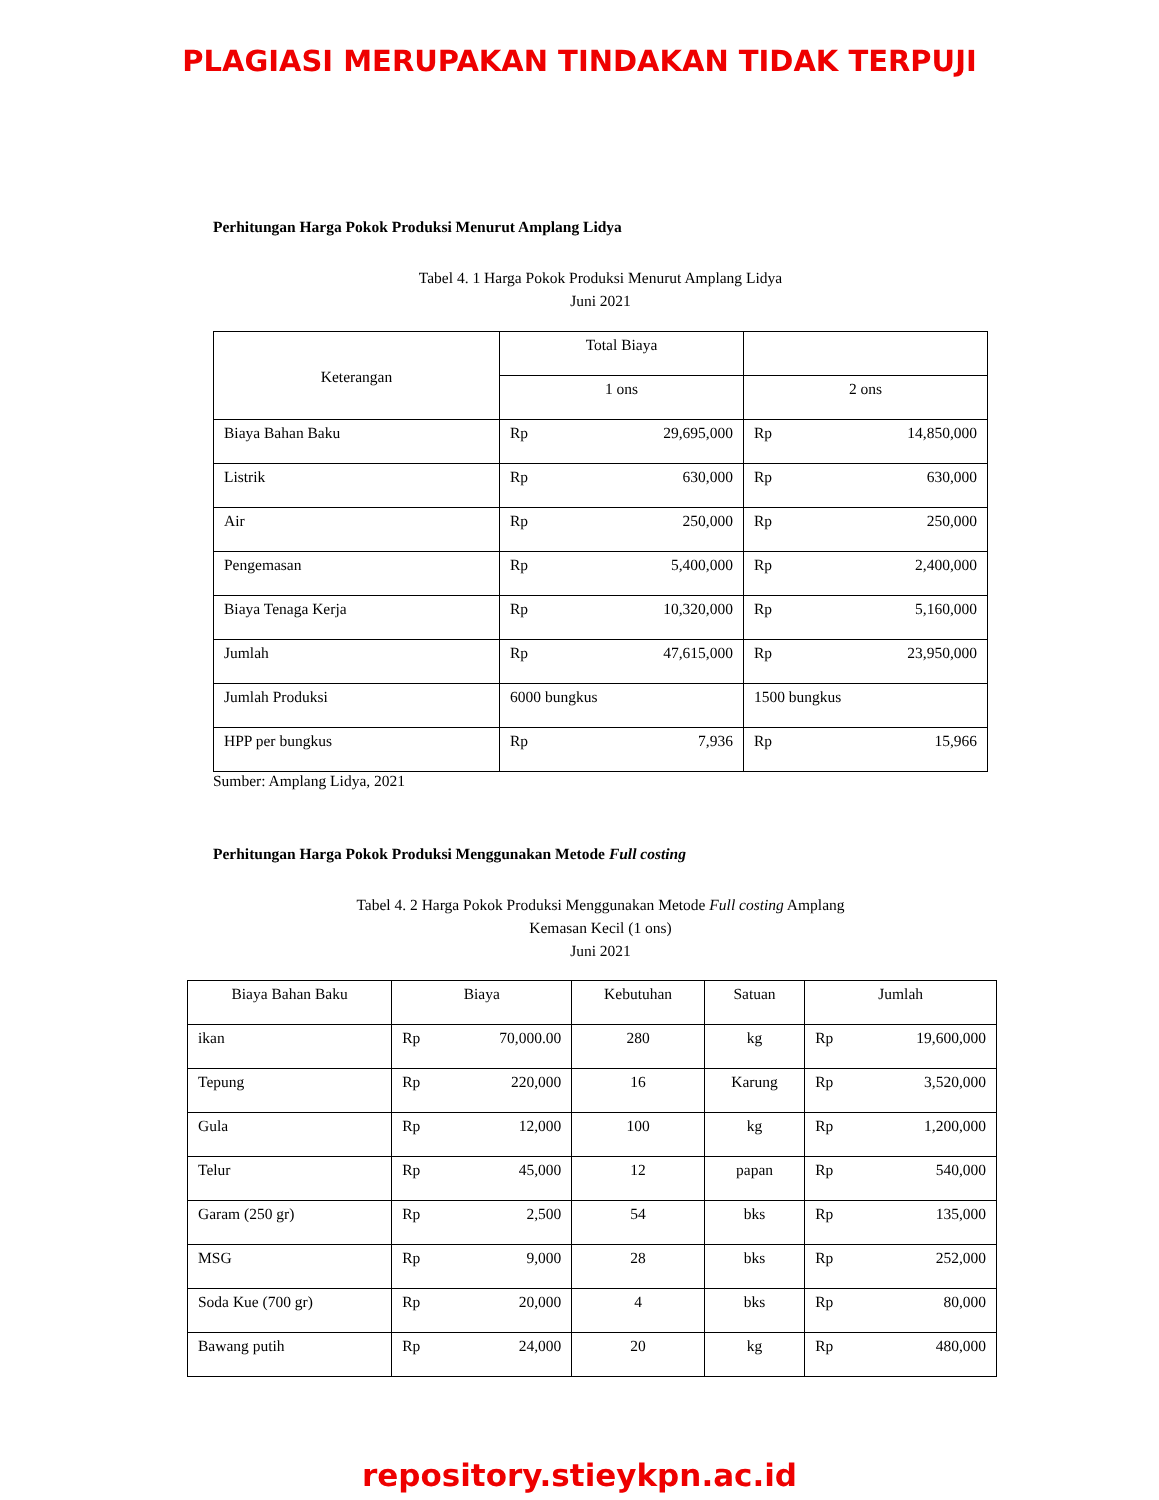PLAGIASI MERUPAKAN TINDAKAN TIDAK TERPUJI
Perhitungan Harga Pokok Produksi Menurut Amplang Lidya
Tabel 4. 1 Harga Pokok Produksi Menurut Amplang Lidya
Juni 2021
| Keterangan | Total Biaya | | | |
| --- | --- | --- | --- | --- |
| | 1 ons | | 2 ons | |
| Biaya Bahan Baku | Rp | 29,695,000 | Rp | 14,850,000 |
| Listrik | Rp | 630,000 | Rp | 630,000 |
| Air | Rp | 250,000 | Rp | 250,000 |
| Pengemasan | Rp | 5,400,000 | Rp | 2,400,000 |
| Biaya Tenaga Kerja | Rp | 10,320,000 | Rp | 5,160,000 |
| Jumlah | Rp | 47,615,000 | Rp | 23,950,000 |
| Jumlah Produksi | 6000 bungkus | | 1500 bungkus | |
| HPP per bungkus | Rp | 7,936 | Rp | 15,966 |
Sumber: Amplang Lidya, 2021
Perhitungan Harga Pokok Produksi Menggunakan Metode Full costing
Tabel 4. 2 Harga Pokok Produksi Menggunakan Metode Full costing Amplang
Kemasan Kecil (1 ons)
Juni 2021
| Biaya Bahan Baku | Biaya | | Kebutuhan | Satuan | Jumlah | |
| --- | --- | --- | --- | --- | --- | --- |
| ikan | Rp | 70,000.00 | 280 | kg | Rp | 19,600,000 |
| Tepung | Rp | 220,000 | 16 | Karung | Rp | 3,520,000 |
| Gula | Rp | 12,000 | 100 | kg | Rp | 1,200,000 |
| Telur | Rp | 45,000 | 12 | papan | Rp | 540,000 |
| Garam (250 gr) | Rp | 2,500 | 54 | bks | Rp | 135,000 |
| MSG | Rp | 9,000 | 28 | bks | Rp | 252,000 |
| Soda Kue (700 gr) | Rp | 20,000 | 4 | bks | Rp | 80,000 |
| Bawang putih | Rp | 24,000 | 20 | kg | Rp | 480,000 |
repository.stieykpn.ac.id